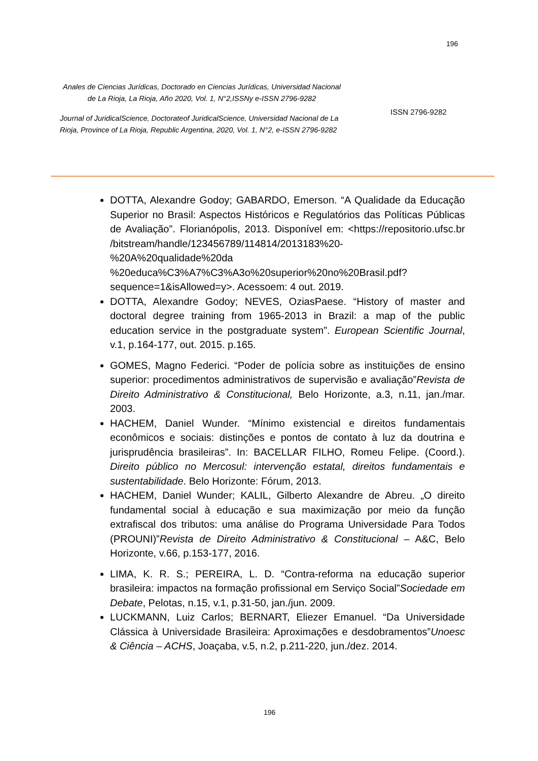196
Anales de Ciencias Jurídicas, Doctorado en Ciencias Jurídicas, Universidad Nacional de La Rioja, La Rioja, Año 2020, Vol. 1, N°2,ISSNy e-ISSN 2796-9282
Journal of JuridicalScience, Doctorateof JuridicalScience, Universidad Nacional de La Rioja, Province of La Rioja, Republic Argentina, 2020, Vol. 1, N°2, e-ISSN 2796-9282
ISSN 2796-9282
DOTTA, Alexandre Godoy; GABARDO, Emerson. “A Qualidade da Educação Superior no Brasil: Aspectos Históricos e Regulatórios das Políticas Públicas de Avaliação”. Florianópolis, 2013. Disponível em: <https://repositorio.ufsc.br /bitstream/handle/123456789/114814/2013183%20-%20A%20qualidade%20da %20educa%C3%A7%C3%A3o%20superior%20no%20Brasil.pdf?sequence=1&isAllowed=y>. Acessoem: 4 out. 2019.
DOTTA, Alexandre Godoy; NEVES, OziasPaese. “History of master and doctoral degree training from 1965-2013 in Brazil: a map of the public education service in the postgraduate system”. European Scientific Journal, v.1, p.164-177, out. 2015. p.165.
GOMES, Magno Federici. “Poder de polícia sobre as instituições de ensino superior: procedimentos administrativos de supervisão e avaliação”Revista de Direito Administrativo & Constitucional, Belo Horizonte, a.3, n.11, jan./mar. 2003.
HACHEM, Daniel Wunder. “Mínimo existencial e direitos fundamentais econômicos e sociais: distinções e pontos de contato à luz da doutrina e jurisprudência brasileiras”. In: BACELLAR FILHO, Romeu Felipe. (Coord.). Direito público no Mercosul: intervenção estatal, direitos fundamentais e sustentabilidade. Belo Horizonte: Fórum, 2013.
HACHEM, Daniel Wunder; KALIL, Gilberto Alexandre de Abreu. „O direito fundamental social à educação e sua maximização por meio da função extrafiscal dos tributos: uma análise do Programa Universidade Para Todos (PROUNI)”Revista de Direito Administrativo & Constitucional – A&C, Belo Horizonte, v.66, p.153-177, 2016.
LIMA, K. R. S.; PEREIRA, L. D. “Contra-reforma na educação superior brasileira: impactos na formação profissional em Serviço Social”Sociedade em Debate, Pelotas, n.15, v.1, p.31-50, jan./jun. 2009.
LUCKMANN, Luiz Carlos; BERNART, Eliezer Emanuel. “Da Universidade Clássica à Universidade Brasileira: Aproximações e desdobramentos”Unoesc & Ciência – ACHS, Joaçaba, v.5, n.2, p.211-220, jun./dez. 2014.
196